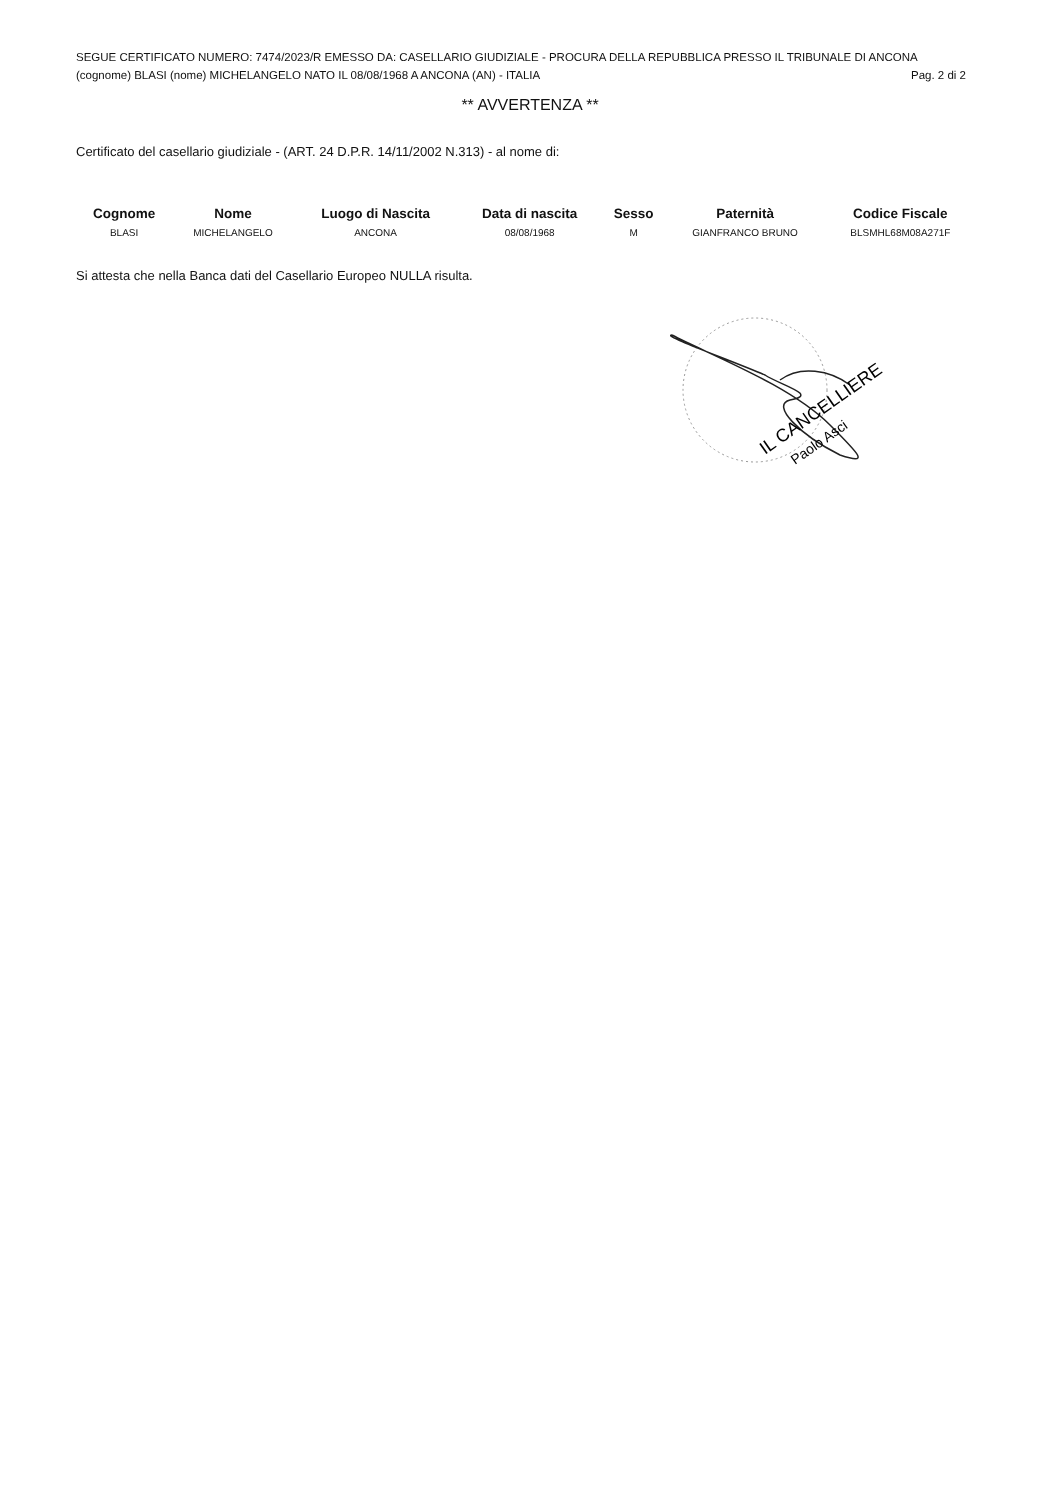SEGUE CERTIFICATO NUMERO: 7474/2023/R EMESSO DA: CASELLARIO GIUDIZIALE - PROCURA DELLA REPUBBLICA PRESSO IL TRIBUNALE DI ANCONA
(cognome) BLASI (nome) MICHELANGELO NATO IL 08/08/1968 A ANCONA (AN) - ITALIA Pag. 2 di 2
** AVVERTENZA **
Certificato del casellario giudiziale - (ART. 24 D.P.R. 14/11/2002 N.313) - al nome di:
| Cognome | Nome | Luogo di Nascita | Data di nascita | Sesso | Paternità | Codice Fiscale |
| --- | --- | --- | --- | --- | --- | --- |
| BLASI | MICHELANGELO | ANCONA | 08/08/1968 | M | GIANFRANCO BRUNO | BLSMHL68M08A271F |
Si attesta che nella Banca dati del Casellario Europeo NULLA risulta.
IL CANCELLIERE
Paolo Asci